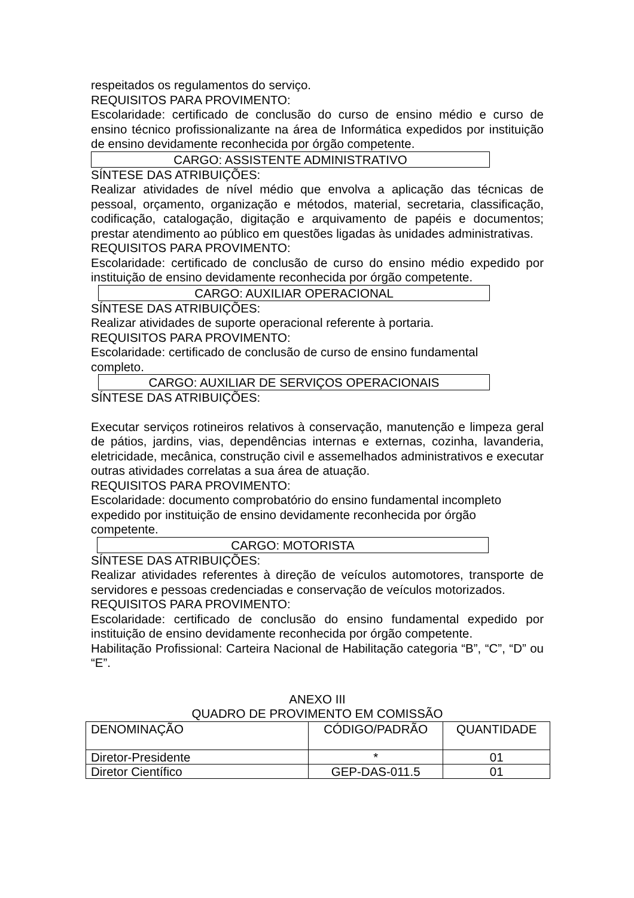respeitados os regulamentos do serviço.
REQUISITOS PARA PROVIMENTO:
Escolaridade: certificado de conclusão do curso de ensino médio e curso de ensino técnico profissionalizante na área de Informática expedidos por instituição de ensino devidamente reconhecida por órgão competente.
CARGO: ASSISTENTE ADMINISTRATIVO
SÍNTESE DAS ATRIBUIÇÕES:
Realizar atividades de nível médio que envolva a aplicação das técnicas de pessoal, orçamento, organização e métodos, material, secretaria, classificação, codificação, catalogação, digitação e arquivamento de papéis e documentos; prestar atendimento ao público em questões ligadas às unidades administrativas.
REQUISITOS PARA PROVIMENTO:
Escolaridade: certificado de conclusão de curso do ensino médio expedido por instituição de ensino devidamente reconhecida por órgão competente.
CARGO: AUXILIAR OPERACIONAL
SÍNTESE DAS ATRIBUIÇÕES:
Realizar atividades de suporte operacional referente à portaria.
REQUISITOS PARA PROVIMENTO:
Escolaridade: certificado de conclusão de curso de ensino fundamental
completo.
CARGO: AUXILIAR DE SERVIÇOS OPERACIONAIS
SÍNTESE DAS ATRIBUIÇÕES:
Executar serviços rotineiros relativos à conservação, manutenção e limpeza geral de pátios, jardins, vias, dependências internas e externas, cozinha, lavanderia, eletricidade, mecânica, construção civil e assemelhados administrativos e executar outras atividades correlatas a sua área de atuação.
REQUISITOS PARA PROVIMENTO:
Escolaridade: documento comprobatório do ensino fundamental incompleto
expedido por instituição de ensino devidamente reconhecida por órgão
competente.
CARGO: MOTORISTA
SÍNTESE DAS ATRIBUIÇÕES:
Realizar atividades referentes à direção de veículos automotores, transporte de servidores e pessoas credenciadas e conservação de veículos motorizados.
REQUISITOS PARA PROVIMENTO:
Escolaridade: certificado de conclusão do ensino fundamental expedido por instituição de ensino devidamente reconhecida por órgão competente.
Habilitação Profissional: Carteira Nacional de Habilitação categoria “B”, “C”, “D” ou “E”.
ANEXO III
QUADRO DE PROVIMENTO EM COMISSÃO
| DENOMINAÇÃO | CÓDIGO/PADRÃO | QUANTIDADE |
| Diretor-Presidente | * | 01 |
| Diretor Científico | GEP-DAS-011.5 | 01 |